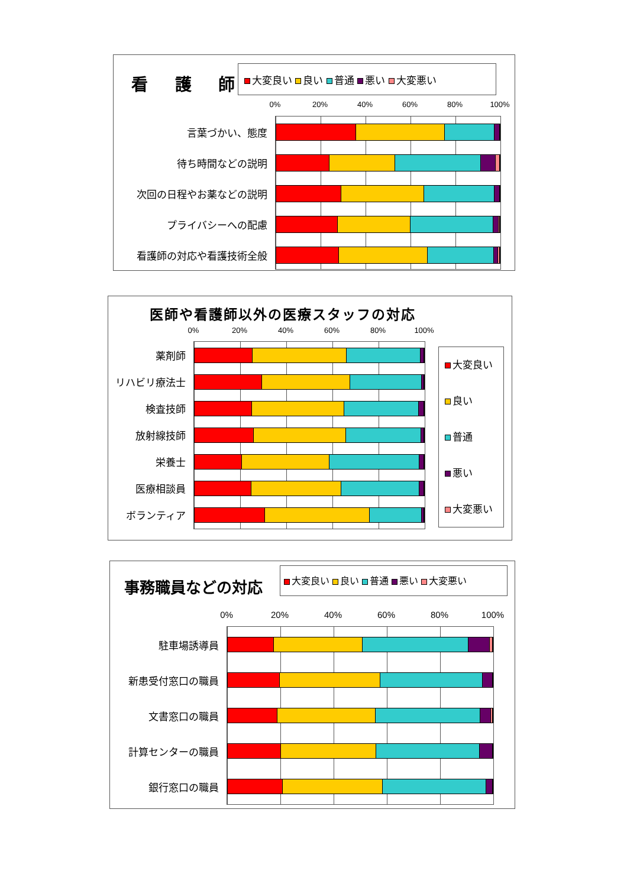看 護 師
大変良い 良い 普通 悪い 大変悪い
0% 20% 40% 60% 80% 100%
言葉づかい、態度
待ち時間などの説明
次回の日程やお薬などの説明
プライバシーへの配慮
看護師の対応や看護技術全般
医師や看護師以外の医療スタッフの対応
0% 20% 40% 60% 80% 100%
薬剤師
リハビリ療法士
検査技師
放射線技師
栄養士
医療相談員
ボランティア
大変良い
良い
普通
悪い
大変悪い
事務職員などの対応
大変良い 良い 普通 悪い 大変悪い
0% 20% 40% 60% 80% 100%
駐車場誘導員
新患受付窓口の職員
文書窓口の職員
計算センターの職員
銀行窓口の職員